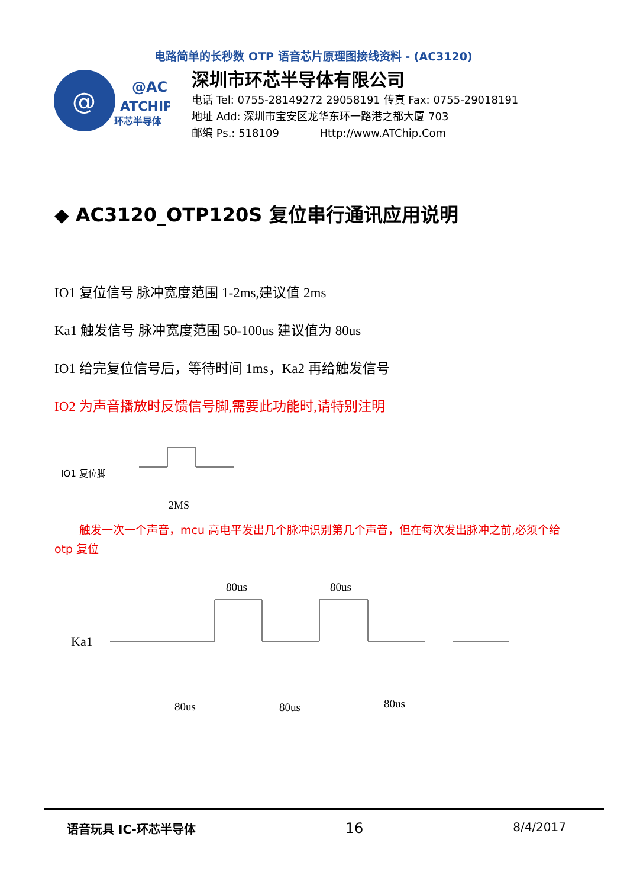电路简单的长秒数 OTP 语音芯片原理图接线资料 - (AC3120)
@
@AC
ATCHIP
环芯半导体
深圳市环芯半导体有限公司
电话 Tel: 0755-28149272 29058191 传真 Fax: 0755-29018191
地址 Add: 深圳市宝安区龙华东环一路港之都大厦 703
邮编 Ps.: 518109 Http://www.ATChip.Com
◆ AC3120_OTP120S 复位串行通讯应用说明
IO1 复位信号 脉冲宽度范围 1-2ms,建议值 2ms
Ka1 触发信号 脉冲宽度范围 50-100us 建议值为 80us
IO1 给完复位信号后，等待时间 1ms，Ka2 再给触发信号
IO2 为声音播放时反馈信号脚,需要此功能时,请特别注明
IO1 复位脚
2MS
触发一次一个声音，mcu 高电平发出几个脉冲识别第几个声音，但在每次发出脉冲之前,必须个给 otp 复位
Ka1
80us
80us
80us
80us
80us
语音玩具 IC-环芯半导体 16 8/4/2017